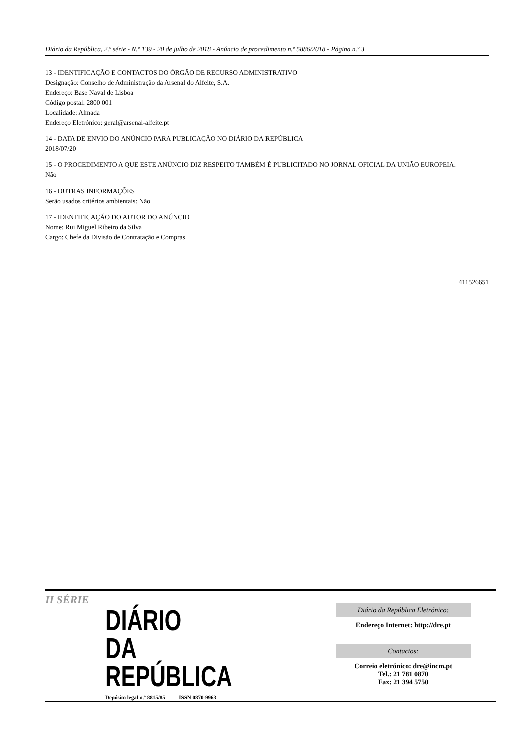Diário da República, 2.ª série - N.º 139 - 20 de julho de 2018 - Anúncio de procedimento n.º 5886/2018 - Página n.º 3
13 - IDENTIFICAÇÃO E CONTACTOS DO ÓRGÃO DE RECURSO ADMINISTRATIVO
Designação: Conselho de Administração da Arsenal do Alfeite, S.A.
Endereço: Base Naval de Lisboa
Código postal: 2800 001
Localidade: Almada
Endereço Eletrónico: geral@arsenal-alfeite.pt
14 - DATA DE ENVIO DO ANÚNCIO PARA PUBLICAÇÃO NO DIÁRIO DA REPÚBLICA
2018/07/20
15 - O PROCEDIMENTO A QUE ESTE ANÚNCIO DIZ RESPEITO TAMBÉM É PUBLICITADO NO JORNAL OFICIAL DA UNIÃO EUROPEIA:
Não
16 - OUTRAS INFORMAÇÕES
Serão usados critérios ambientais: Não
17 - IDENTIFICAÇÃO DO AUTOR DO ANÚNCIO
Nome: Rui Miguel Ribeiro da Silva
Cargo: Chefe da Divisão de Contratação e Compras
411526651
II SÉRIE
DIÁRIO
DA REPÚBLICA
Depósito legal n.º 8815/85 ISSN 0870-9963
Diário da República Eletrónico:
Endereço Internet: http://dre.pt
Contactos:
Correio eletrónico: dre@incm.pt
Tel.: 21 781 0870
Fax: 21 394 5750